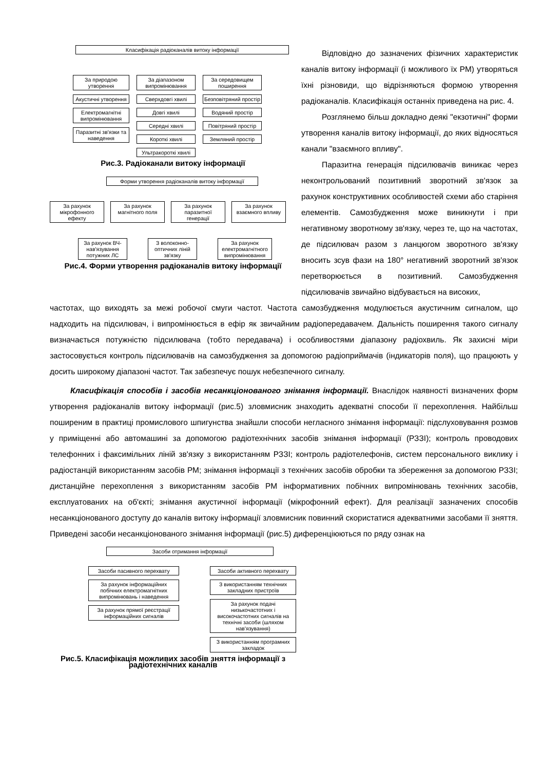Класифікація радіоканалів витоку інформації
За природою утворення
Акустичні утворення
Електромагнітні випромінювання
Паразитні зв'язки та наведення
За діапазоном випромінювання
Сверхдовгі хвилі
Довгі хвилі
Середні хвилі
Короткі хвилі
Ультракороткі хвилі
За середовищем поширення
Безповітряний простір
Водяний простір
Повітряний простір
Земляний простір
Рис.3. Радіоканали витоку інформації
Форми утворення радіоканалів витоку інформації
За рахунок мікрофонного ефекту
За рахунок магнітного поля
За рахунок паразитної генерації
За рахунок взаємного впливу
За рахунок ВЧ-нав'язування потужних ЛС
З волоконно-оптичних ліній зв'язку
За рахунок електромагнітного випромінювання
Рис.4. Форми утворення радіоканалів витоку інформації
Відповідно до зазначених фізичних характеристик каналів витоку інформації (і можливого їх РМ) утворяться їхні різновиди, що відрізняються формою утворення радіоканалів. Класифікація останніх приведена на рис. 4.
Розглянемо більш докладно деякі "екзотичні" форми утворення каналів витоку інформації, до яких відносяться канали "взаємного впливу".
Паразитна генерація підсилювачів виникає через неконтрольований позитивний зворотний зв'язок за рахунок конструктивних особливостей схеми або старіння елементів. Самозбудження може виникнути і при негативному зворотному зв'язку, через те, що на частотах, де підсилювач разом з ланцюгом зворотного зв'язку вносить зсув фази на 180° негативний зворотний зв'язок перетворюється в позитивний. Самозбудження підсилювачів звичайно відбувається на високих,
частотах, що виходять за межі робочої смуги частот. Частота самозбудження модулюється акустичним сигналом, що надходить на підсилювач, і випромінюється в ефір як звичайним радіопередавачем. Дальність поширення такого сигналу визначається потужністю підсилювача (тобто передавача) і особливостями діапазону радіохвиль. Як захисні міри застосовується контроль підсилювачів на самозбудження за допомогою радіоприймачів (індикаторів поля), що працюють у досить широкому діапазоні частот. Так забезпечує пошук небезпечного сигналу.
Класифікація способів і засобів несанкціонованого знімання інформації. Внаслідок наявності визначених форм утворення радіоканалів витоку інформації (рис.5) зловмисник знаходить адекватні способи її перехоплення. Найбільш поширеним в практиці промислового шпигунства знайшли способи негласного знімання інформації: підслуховування розмов у приміщенні або автомашині за допомогою радіотехнічних засобів знімання інформації (РЗЗІ); контроль проводових телефонних і факсимільних ліній зв'язку з використанням РЗЗІ; контроль радіотелефонів, систем персонального виклику і радіостанцій використанням засобів РМ; знімання інформації з технічних засобів обробки та збереження за допомогою РЗЗІ; дистанційне перехоплення з використанням засобів РМ інформативних побічних випромінювань технічних засобів, експлуатованих на об'єкті; знімання акустичної інформації (мікрофонний ефект). Для реалізації зазначених способів несанкціонованого доступу до каналів витоку інформації зловмисник повинний скористатися адекватними засобами її зняття. Приведені засоби несанкціонованого знімання інформації (рис.5) диференціюються по ряду ознак на
Засоби отримання інформації
Засоби пасивного перехвату
За рахунок інформаційних побічних електромагнітних випромінювань і наведення
За рахунок прямої реєстрації інформаційних сигналів
Засоби активного перехвату
З використанням технічних закладних пристроїв
За рахунок подачі низькочастотних і високочастотних сигналів на технічні засоби (шляхом нав'язування)
З використанням програмних закладок
Рис.5. Класифікація можливих засобів зняття інформації з радіотехнічних каналів